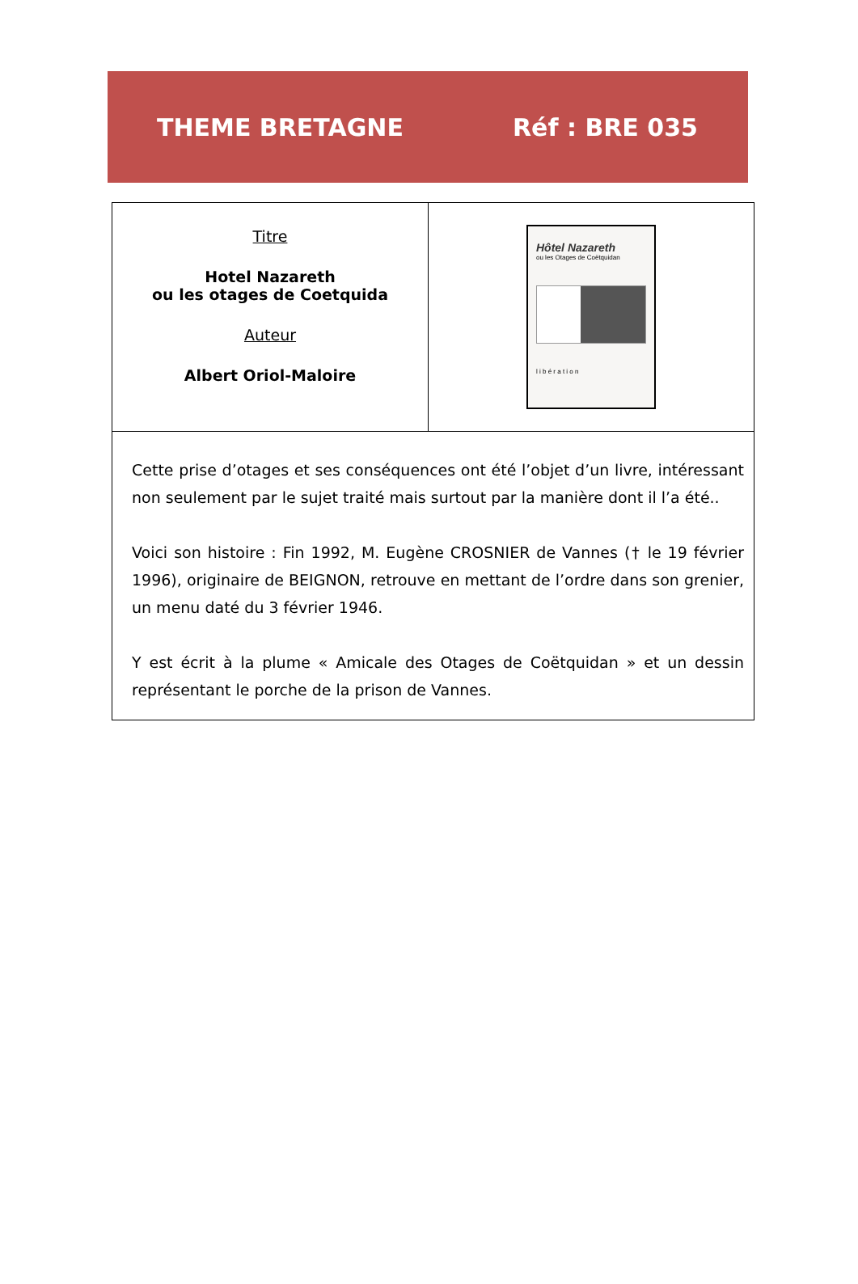THEME BRETAGNE Réf : BRE 035
| Titre Hotel Nazareth ou les otages de Coetquida Auteur Albert Oriol-Maloire | Hôtel Nazareth ou les Otages de Coëtquidan l i b é r a t i o n |
| Cette prise d’otages et ses conséquences ont été l’objet d’un livre, intéressant non seulement par le sujet traité mais surtout par la manière dont il l’a été.. Voici son histoire : Fin 1992, M. Eugène CROSNIER de Vannes († le 19 février 1996), originaire de BEIGNON, retrouve en mettant de l’ordre dans son grenier, un menu daté du 3 février 1946. Y est écrit à la plume « Amicale des Otages de Coëtquidan » et un dessin représentant le porche de la prison de Vannes. | |